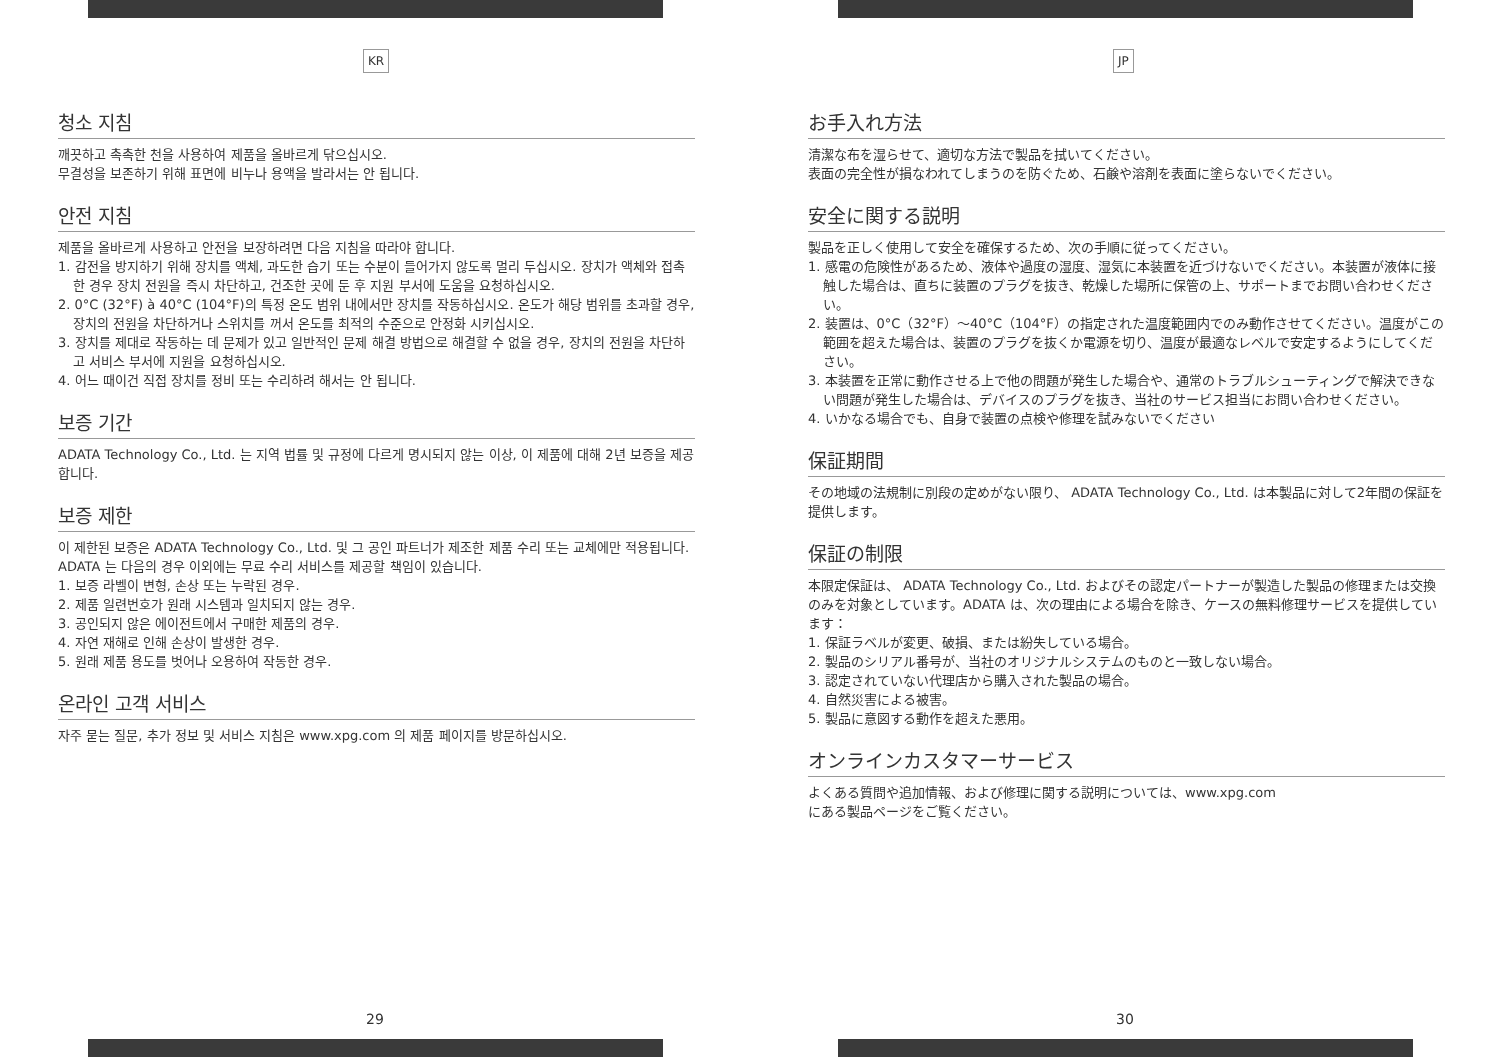KR
청소 지침
깨끗하고 촉촉한 천을 사용하여 제품을 올바르게 닦으십시오.
무결성을 보존하기 위해 표면에 비누나 용액을 발라서는 안 됩니다.
안전 지침
제품을 올바르게 사용하고 안전을 보장하려면 다음 지침을 따라야 합니다.
1. 감전을 방지하기 위해 장치를 액체, 과도한 습기 또는 수분이 들어가지 않도록 멀리 두십시오. 장치가 액체와 접촉한 경우 장치 전원을 즉시 차단하고, 건조한 곳에 둔 후 지원 부서에 도움을 요청하십시오.
2. 0°C (32°F) à 40°C (104°F)의 특정 온도 범위 내에서만 장치를 작동하십시오. 온도가 해당 범위를 초과할 경우, 장치의 전원을 차단하거나 스위치를 꺼서 온도를 최적의 수준으로 안정화 시키십시오.
3. 장치를 제대로 작동하는 데 문제가 있고 일반적인 문제 해결 방법으로 해결할 수 없을 경우, 장치의 전원을 차단하고 서비스 부서에 지원을 요청하십시오.
4. 어느 때이건 직접 장치를 정비 또는 수리하려 해서는 안 됩니다.
보증 기간
ADATA Technology Co., Ltd. 는 지역 법률 및 규정에 다르게 명시되지 않는 이상, 이 제품에 대해 2년 보증을 제공합니다.
보증 제한
이 제한된 보증은 ADATA Technology Co., Ltd. 및 그 공인 파트너가 제조한 제품 수리 또는 교체에만 적용됩니다. ADATA 는 다음의 경우 이외에는 무료 수리 서비스를 제공할 책임이 있습니다.
1. 보증 라벨이 변형, 손상 또는 누락된 경우.
2. 제품 일련번호가 원래 시스템과 일치되지 않는 경우.
3. 공인되지 않은 에이전트에서 구매한 제품의 경우.
4. 자연 재해로 인해 손상이 발생한 경우.
5. 원래 제품 용도를 벗어나 오용하여 작동한 경우.
온라인 고객 서비스
자주 묻는 질문, 추가 정보 및 서비스 지침은 www.xpg.com 의 제품 페이지를 방문하십시오.
29
JP
お手入れ方法
清潔な布を湿らせて、適切な方法で製品を拭いてください。
表面の完全性が損なわれてしまうのを防ぐため、石鹸や溶剤を表面に塗らないでください。
安全に関する説明
製品を正しく使用して安全を確保するため、次の手順に従ってください。
1. 感電の危険性があるため、液体や過度の湿度、湿気に本装置を近づけないでください。本装置が液体に接触した場合は、直ちに装置のプラグを抜き、乾燥した場所に保管の上、サポートまでお問い合わせください。
2. 装置は、0°C（32°F）～40°C（104°F）の指定された温度範囲内でのみ動作させてください。温度がこの範囲を超えた場合は、装置のプラグを抜くか電源を切り、温度が最適なレベルで安定するようにしてください。
3. 本装置を正常に動作させる上で他の問題が発生した場合や、通常のトラブルシューティングで解決できない問題が発生した場合は、デバイスのプラグを抜き、当社のサービス担当にお問い合わせください。
4. いかなる場合でも、自身で装置の点検や修理を試みないでください
保証期間
その地域の法規制に別段の定めがない限り、 ADATA Technology Co., Ltd. は本製品に対して2年間の保証を提供します。
保証の制限
本限定保証は、 ADATA Technology Co., Ltd. およびその認定パートナーが製造した製品の修理または交換のみを対象としています。ADATA は、次の理由による場合を除き、ケースの無料修理サービスを提供しています：
1. 保証ラベルが変更、破損、または紛失している場合。
2. 製品のシリアル番号が、当社のオリジナルシステムのものと一致しない場合。
3. 認定されていない代理店から購入された製品の場合。
4. 自然災害による被害。
5. 製品に意図する動作を超えた悪用。
オンラインカスタマーサービス
よくある質問や追加情報、および修理に関する説明については、www.xpg.com
にある製品ページをご覧ください。
30